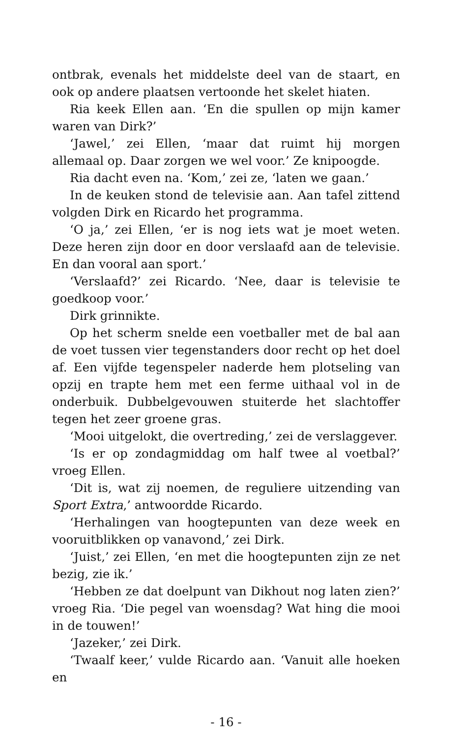ontbrak, evenals het middelste deel van de staart, en ook op andere plaatsen vertoonde het skelet hiaten.
Ria keek Ellen aan. ‘En die spullen op mijn kamer waren van Dirk?’
‘Jawel,’ zei Ellen, ‘maar dat ruimt hij morgen allemaal op. Daar zorgen we wel voor.’ Ze knipoogde.
Ria dacht even na. ‘Kom,’ zei ze, ‘laten we gaan.’
In de keuken stond de televisie aan. Aan tafel zittend volgden Dirk en Ricardo het programma.
‘O ja,’ zei Ellen, ‘er is nog iets wat je moet weten. Deze heren zijn door en door verslaafd aan de televisie. En dan vooral aan sport.’
‘Verslaafd?’ zei Ricardo. ‘Nee, daar is televisie te goedkoop voor.’
Dirk grinnikte.
Op het scherm snelde een voetballer met de bal aan de voet tussen vier tegenstanders door recht op het doel af. Een vijfde tegenspeler naderde hem plotseling van opzij en trapte hem met een ferme uithaal vol in de onderbuik. Dubbelgevouwen stuiterde het slachtoffer tegen het zeer groene gras.
‘Mooi uitgelokt, die overtreding,’ zei de verslaggever.
‘Is er op zondagmiddag om half twee al voetbal?’ vroeg Ellen.
‘Dit is, wat zij noemen, de reguliere uitzending van Sport Extra,’ antwoordde Ricardo.
‘Herhalingen van hoogtepunten van deze week en vooruitblikken op vanavond,’ zei Dirk.
‘Juist,’ zei Ellen, ‘en met die hoogtepunten zijn ze net bezig, zie ik.’
‘Hebben ze dat doelpunt van Dikhout nog laten zien?’ vroeg Ria. ‘Die pegel van woensdag? Wat hing die mooi in de touwen!’
‘Jazeker,’ zei Dirk.
‘Twaalf keer,’ vulde Ricardo aan. ‘Vanuit alle hoeken en
- 16 -